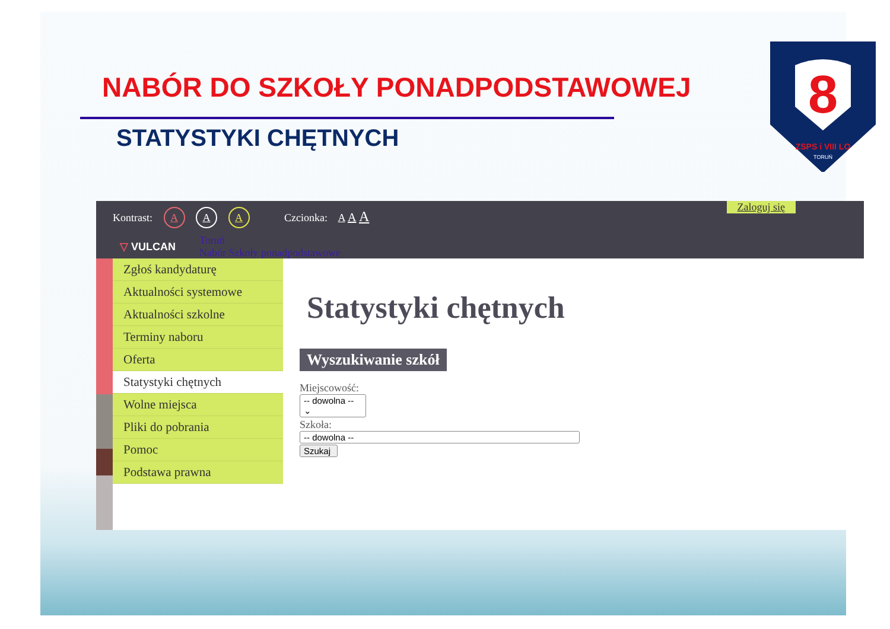NABÓR DO SZKOŁY PONADPODSTAWOWEJ
STATYSTYKI CHĘTNYCH
8
ZSPS i VIII LO
TORUŃ
Kontrast: A A A Czcionka: A A A
Zaloguj się
▽ VULCAN
Toruń
Nabór Szkoły ponadpodstawowe
Zgłoś kandydaturę
Aktualności systemowe
Aktualności szkolne
Terminy naboru
Oferta
Statystyki chętnych
Wolne miejsca
Pliki do pobrania
Pomoc
Podstawa prawna
Statystyki chętnych
Wyszukiwanie szkół
Miejscowość:
-- dowolna -- ⌄
Szkoła:
-- dowolna --
Szukaj